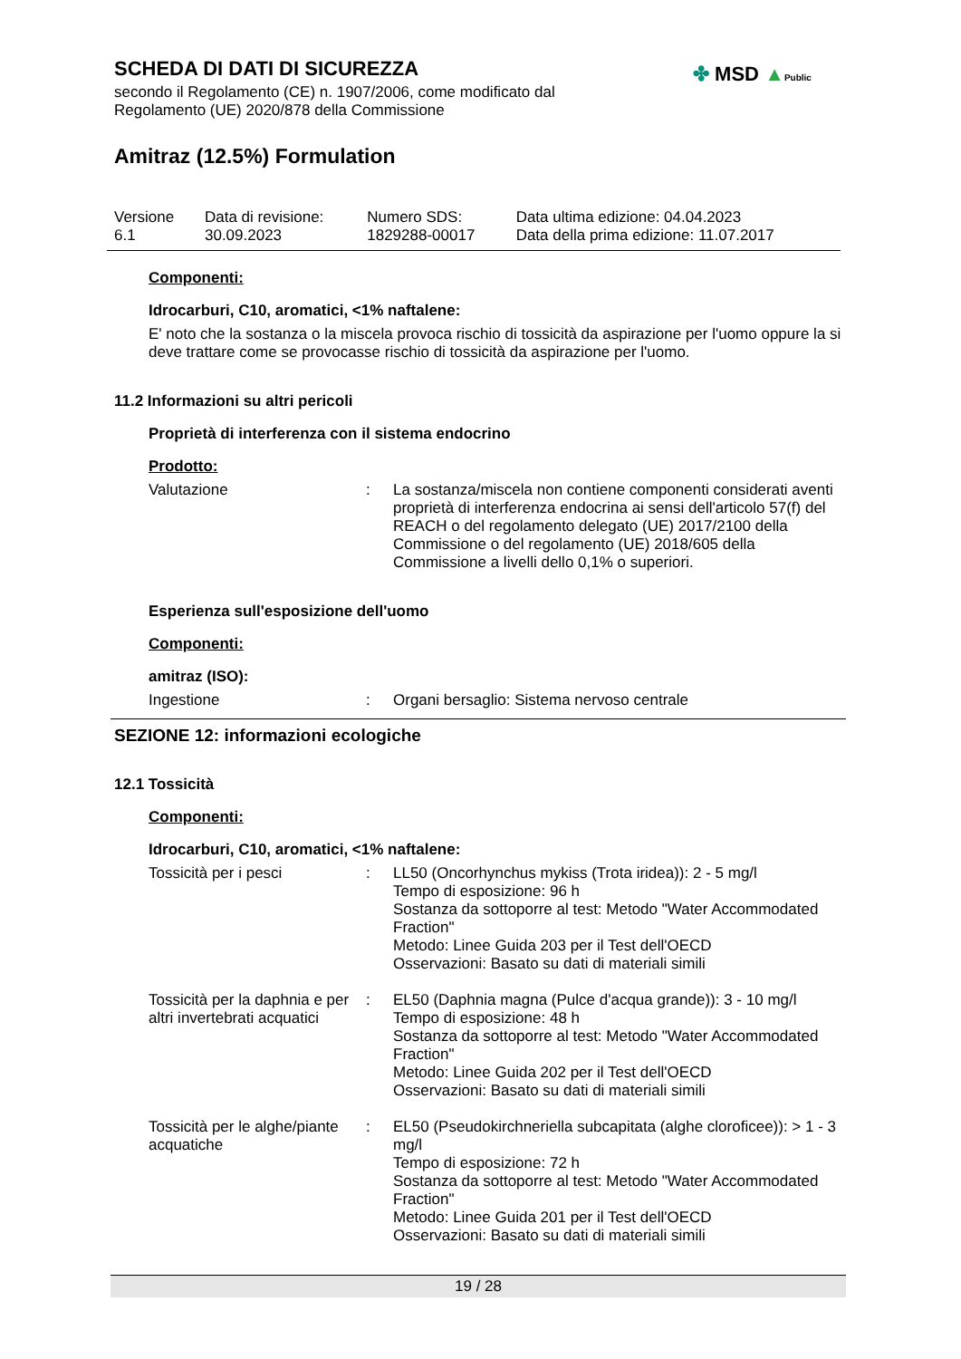SCHEDA DI DATI DI SICUREZZA
secondo il Regolamento (CE) n. 1907/2006, come modificato dal
Regolamento (UE) 2020/878 della Commissione
Amitraz (12.5%) Formulation
✤ MSD ▲Public
| Versione 6.1 | Data di revisione: 30.09.2023 | Numero SDS: 1829288-00017 | Data ultima edizione: 04.04.2023 Data della prima edizione: 11.07.2017 |
Componenti:
Idrocarburi, C10, aromatici, <1% naftalene:
E' noto che la sostanza o la miscela provoca rischio di tossicità da aspirazione per l'uomo oppure la si deve trattare come se provocasse rischio di tossicità da aspirazione per l'uomo.
11.2 Informazioni su altri pericoli
Proprietà di interferenza con il sistema endocrino
Prodotto:
| Valutazione | : | La sostanza/miscela non contiene componenti considerati aventi proprietà di interferenza endocrina ai sensi dell'articolo 57(f) del REACH o del regolamento delegato (UE) 2017/2100 della Commissione o del regolamento (UE) 2018/605 della Commissione a livelli dello 0,1% o superiori. |
Esperienza sull'esposizione dell'uomo
Componenti:
amitraz (ISO):
| Ingestione | : | Organi bersaglio: Sistema nervoso centrale |
SEZIONE 12: informazioni ecologiche
12.1 Tossicità
Componenti:
Idrocarburi, C10, aromatici, <1% naftalene:
| Tossicità per i pesci | : | LL50 (Oncorhynchus mykiss (Trota iridea)): 2 - 5 mg/l Tempo di esposizione: 96 h Sostanza da sottoporre al test: Metodo "Water Accommodated Fraction" Metodo: Linee Guida 203 per il Test dell'OECD Osservazioni: Basato su dati di materiali simili |
| Tossicità per la daphnia e per altri invertebrati acquatici | : | EL50 (Daphnia magna (Pulce d'acqua grande)): 3 - 10 mg/l Tempo di esposizione: 48 h Sostanza da sottoporre al test: Metodo "Water Accommodated Fraction" Metodo: Linee Guida 202 per il Test dell'OECD Osservazioni: Basato su dati di materiali simili |
| Tossicità per le alghe/piante acquatiche | : | EL50 (Pseudokirchneriella subcapitata (alghe cloroficee)): > 1 - 3 mg/l Tempo di esposizione: 72 h Sostanza da sottoporre al test: Metodo "Water Accommodated Fraction" Metodo: Linee Guida 201 per il Test dell'OECD Osservazioni: Basato su dati di materiali simili |
19 / 28